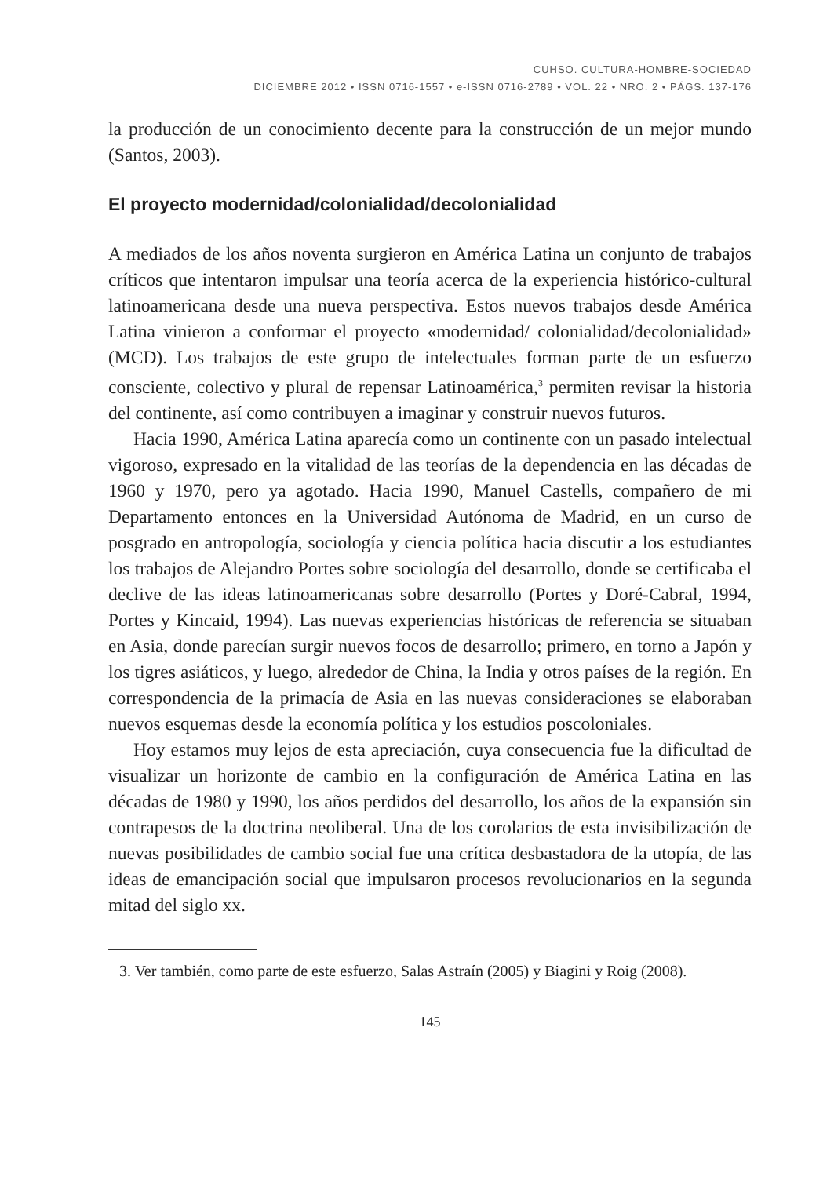CUHSO. CULTURA-HOMBRE-SOCIEDAD
DICIEMBRE 2012 • ISSN 0716-1557 • e-ISSN 0716-2789 • VOL. 22 • NRO. 2 • PÁGS. 137-176
la producción de un conocimiento decente para la construcción de un mejor mundo (Santos, 2003).
El proyecto modernidad/colonialidad/decolonialidad
A mediados de los años noventa surgieron en América Latina un conjunto de trabajos críticos que intentaron impulsar una teoría acerca de la experiencia histórico-cultural latinoamericana desde una nueva perspectiva. Estos nuevos trabajos desde América Latina vinieron a conformar el proyecto «modernidad/ colonialidad/decolonialidad» (MCD). Los trabajos de este grupo de intelectuales forman parte de un esfuerzo consciente, colectivo y plural de repensar Latinoamérica,<sup>3</sup> permiten revisar la historia del continente, así como contribuyen a imaginar y construir nuevos futuros.
Hacia 1990, América Latina aparecía como un continente con un pasado intelectual vigoroso, expresado en la vitalidad de las teorías de la dependencia en las décadas de 1960 y 1970, pero ya agotado. Hacia 1990, Manuel Castells, compañero de mi Departamento entonces en la Universidad Autónoma de Madrid, en un curso de posgrado en antropología, sociología y ciencia política hacia discutir a los estudiantes los trabajos de Alejandro Portes sobre sociología del desarrollo, donde se certificaba el declive de las ideas latinoamericanas sobre desarrollo (Portes y Doré-Cabral, 1994, Portes y Kincaid, 1994). Las nuevas experiencias históricas de referencia se situaban en Asia, donde parecían surgir nuevos focos de desarrollo; primero, en torno a Japón y los tigres asiáticos, y luego, alrededor de China, la India y otros países de la región. En correspondencia de la primacía de Asia en las nuevas consideraciones se elaboraban nuevos esquemas desde la economía política y los estudios poscoloniales.
Hoy estamos muy lejos de esta apreciación, cuya consecuencia fue la dificultad de visualizar un horizonte de cambio en la configuración de América Latina en las décadas de 1980 y 1990, los años perdidos del desarrollo, los años de la expansión sin contrapesos de la doctrina neoliberal. Una de los corolarios de esta invisibilización de nuevas posibilidades de cambio social fue una crítica desbastadora de la utopía, de las ideas de emancipación social que impulsaron procesos revolucionarios en la segunda mitad del siglo xx.
3. Ver también, como parte de este esfuerzo, Salas Astraín (2005) y Biagini y Roig (2008).
145